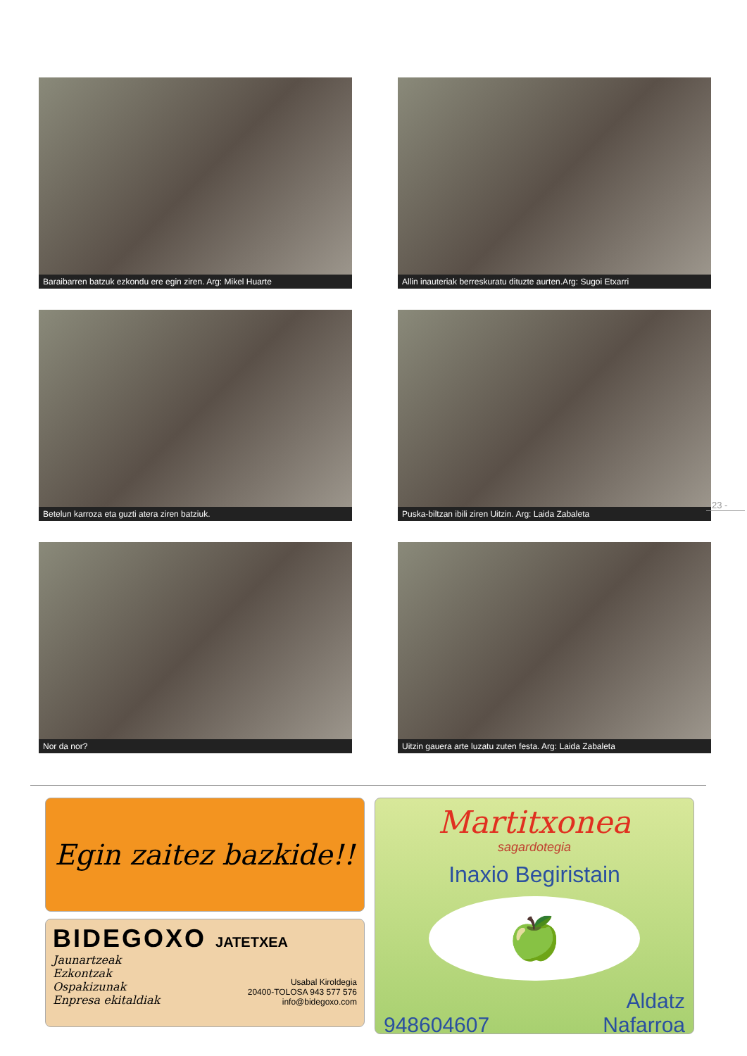Baraibarren batzuk ezkondu ere egin ziren. Arg: Mikel Huarte
Allin inauteriak berreskuratu dituzte aurten.Arg: Sugoi Etxarri
Betelun karroza eta guzti atera ziren batziuk.
Puska-biltzan ibili ziren Uitzin. Arg: Laida Zabaleta
Nor da nor?
Uitzin gauera arte luzatu zuten festa. Arg: Laida Zabaleta
- 23 -
Egin zaitez bazkide!!
BIDEGOXO JATETXEA
Jaunartzeak
Ezkontzak
Ospakizunak
Enpresa ekitaldiak
Usabal Kiroldegia
20400-TOLOSA 943 577 576
info@bidegoxo.com
Martitxonea
sagardotegia
Inaxio Begiristain
🍏
948604607 Aldatz
Nafarroa